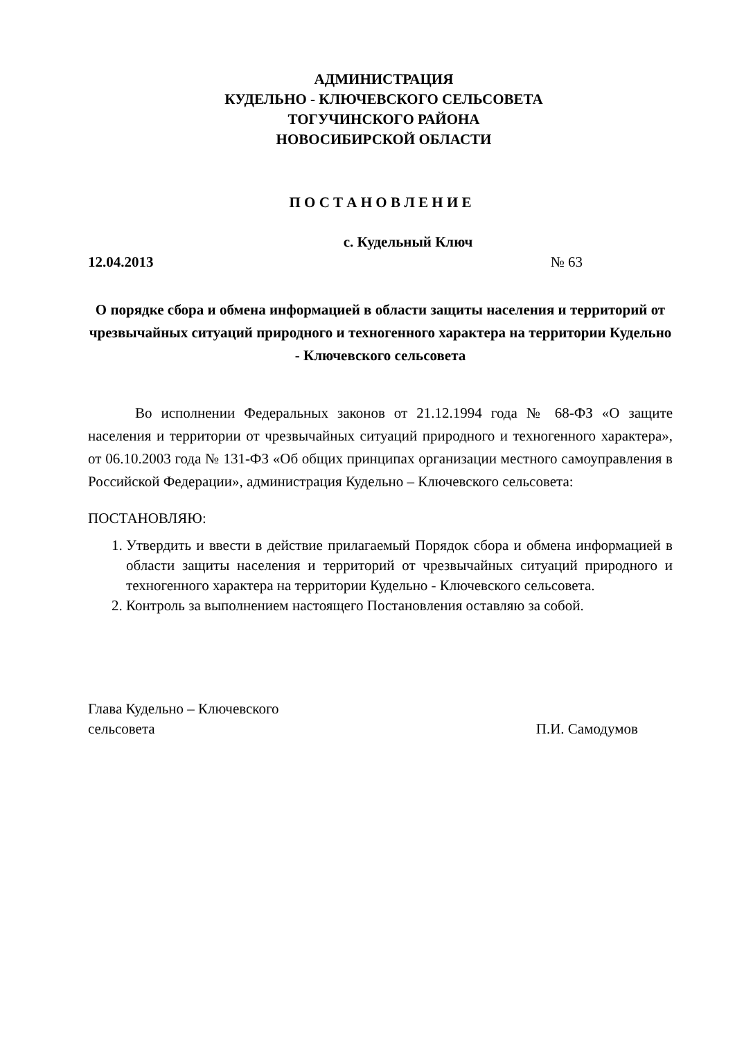АДМИНИСТРАЦИЯ
КУДЕЛЬНО - КЛЮЧЕВСКОГО СЕЛЬСОВЕТА
ТОГУЧИНСКОГО РАЙОНА
НОВОСИБИРСКОЙ ОБЛАСТИ
П О С Т А Н О В Л Е Н И Е
с. Кудельный Ключ
12.04.2013 № 63
О порядке сбора и обмена информацией в области защиты населения и территорий от чрезвычайных ситуаций природного и техногенного характера на территории Кудельно - Ключевского сельсовета
Во исполнении Федеральных законов от 21.12.1994 года № 68-ФЗ «О защите населения и территории от чрезвычайных ситуаций природного и техногенного характера», от 06.10.2003 года № 131-ФЗ «Об общих принципах организации местного самоуправления в Российской Федерации», администрация Кудельно – Ключевского сельсовета:
ПОСТАНОВЛЯЮ:
1. Утвердить и ввести в действие прилагаемый Порядок сбора и обмена информацией в области защиты населения и территорий от чрезвычайных ситуаций природного и техногенного характера на территории Кудельно - Ключевского сельсовета.
2. Контроль за выполнением настоящего Постановления оставляю за собой.
Глава Кудельно – Ключевского
сельсовета П.И. Самодумов